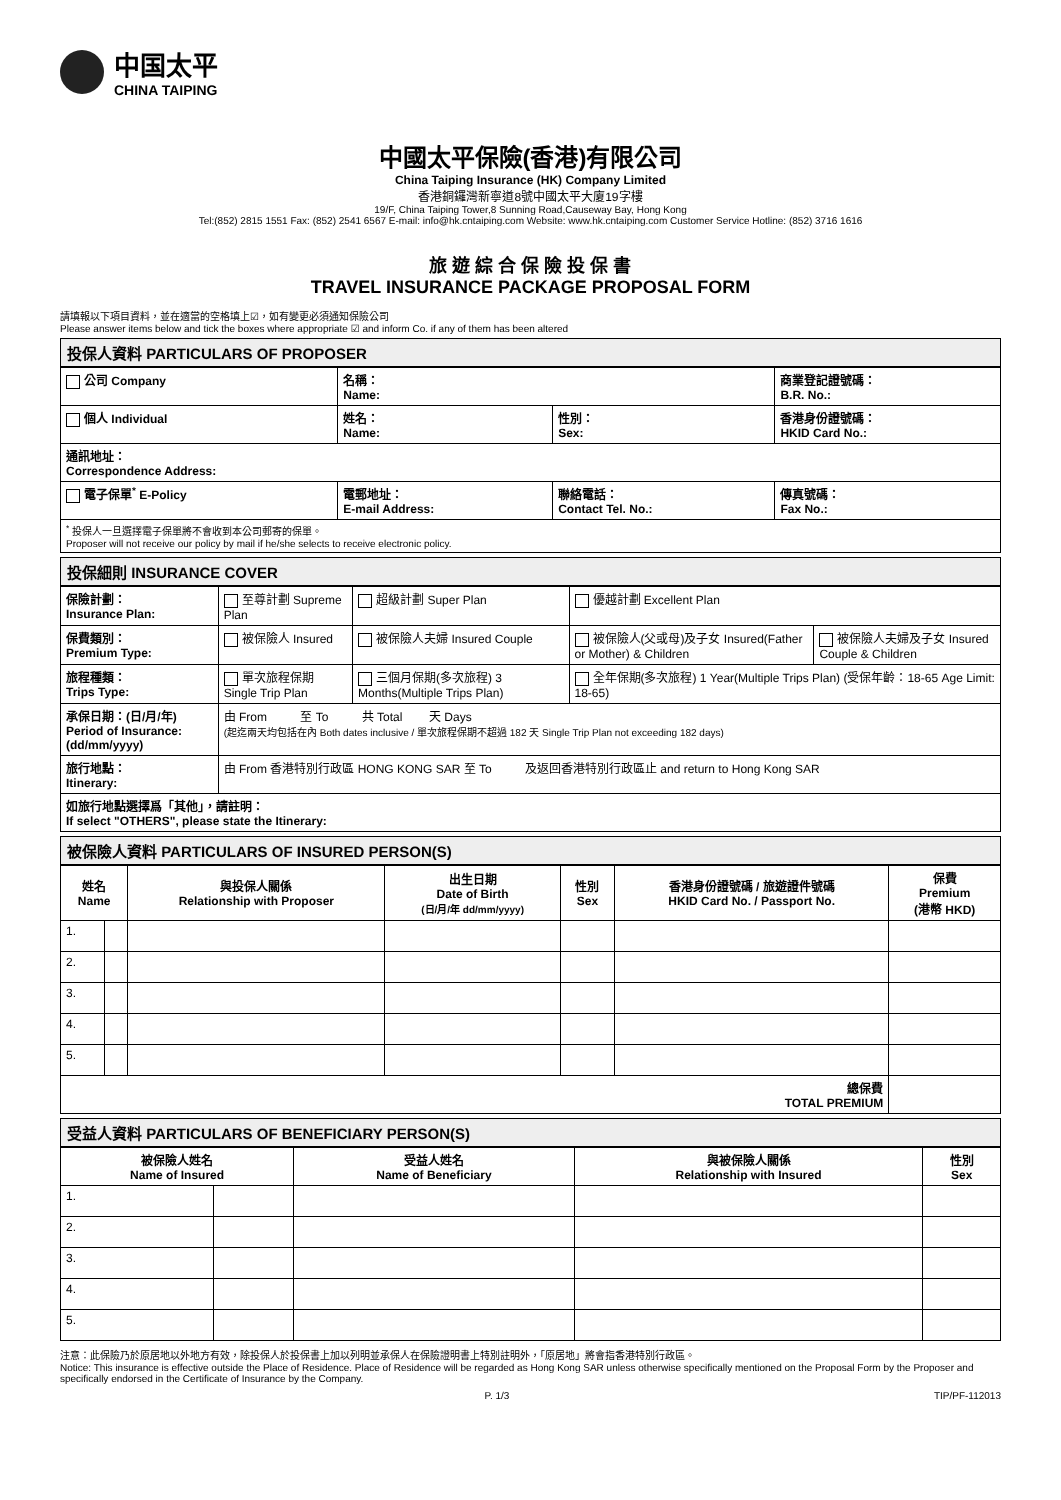中国太平
CHINA TAIPING
中國太平保險(香港)有限公司
China Taiping Insurance (HK) Company Limited
香港銅鑼灣新寧道8號中國太平大廈19字樓
19/F, China Taiping Tower,8 Sunning Road,Causeway Bay, Hong Kong
Tel:(852) 2815 1551 Fax: (852) 2541 6567 E-mail: info@hk.cntaiping.com Website: www.hk.cntaiping.com Customer Service Hotline: (852) 3716 1616
旅 遊 綜 合 保 險 投 保 書
TRAVEL INSURANCE PACKAGE PROPOSAL FORM
請填報以下項目資料，並在適當的空格填上☑，如有變更必須通知保險公司
Please answer items below and tick the boxes where appropriate ☑ and inform Co. if any of them has been altered
投保人資料 PARTICULARS OF PROPOSER
| 公司 Company | 名稱： Name: | | 商業登記證號碼： B.R. No.: | |
| 個人 Individual | 姓名： Name: | 性別： Sex: | 香港身份證號碼： HKID Card No.: | |
| 通訊地址： Correspondence Address: | | | | |
| 電子保單<sup>*</sup> E-Policy | 電郵地址： E-mail Address: | 聯絡電話： Contact Tel. No.: | | 傳真號碼： Fax No.: |
| <sup>*</sup> 投保人一旦選擇電子保單將不會收到本公司郵寄的保單。 Proposer will not receive our policy by mail if he/she selects to receive electronic policy. | | | | |
投保細則 INSURANCE COVER
| 保險計劃： Insurance Plan: | 至尊計劃 Supreme Plan | 超級計劃 Super Plan | 優越計劃 Excellent Plan | |
| 保費類別： Premium Type: | 被保險人 Insured | 被保險人夫婦 Insured Couple | 被保險人(父或母)及子女 Insured(Father or Mother) & Children | 被保險人夫婦及子女 Insured Couple & Children |
| 旅程種類： Trips Type: | 單次旅程保期 Single Trip Plan | 三個月保期(多次旅程) 3 Months(Multiple Trips Plan) | 全年保期(多次旅程) 1 Year(Multiple Trips Plan) (受保年齡：18-65 Age Limit: 18-65) | |
| 承保日期：(日/月/年) Period of Insurance: (dd/mm/yyyy) | 由 From 至 To 共 Total 天 Days (起迄兩天均包括在內 Both dates inclusive / 單次旅程保期不超過 182 天 Single Trip Plan not exceeding 182 days) | | | |
| 旅行地點： Itinerary: | 由 From 香港特別行政區 HONG KONG SAR 至 To 及返回香港特別行政區止 and return to Hong Kong SAR | | | |
| 如旅行地點選擇爲「其他」，請註明： If select "OTHERS", please state the Itinerary: | | | | |
被保險人資料 PARTICULARS OF INSURED PERSON(S)
| 姓名 Name | | 與投保人關係 Relationship with Proposer | 出生日期 Date of Birth (日/月/年 dd/mm/yyyy) | 性別 Sex | 香港身份證號碼 / 旅遊證件號碼 HKID Card No. / Passport No. | 保費 Premium (港幣 HKD) |
| --- | --- | --- | --- | --- | --- | --- |
| 1. | | | | | | |
| 2. | | | | | | |
| 3. | | | | | | |
| 4. | | | | | | |
| 5. | | | | | | |
| 總保費 TOTAL PREMIUM | | | | | | |
受益人資料 PARTICULARS OF BENEFICIARY PERSON(S)
| 被保險人姓名 Name of Insured | | 受益人姓名 Name of Beneficiary | 與被保險人關係 Relationship with Insured | 性別 Sex |
| --- | --- | --- | --- | --- |
| 1. | | | | |
| 2. | | | | |
| 3. | | | | |
| 4. | | | | |
| 5. | | | | |
注意：此保險乃於原居地以外地方有效，除投保人於投保書上加以列明並承保人在保險證明書上特別註明外，「原居地」將會指香港特別行政區。
Notice: This insurance is effective outside the Place of Residence. Place of Residence will be regarded as Hong Kong SAR unless otherwise specifically mentioned on the Proposal Form by the Proposer and specifically endorsed in the Certificate of Insurance by the Company.
P. 1/3 TIP/PF-112013